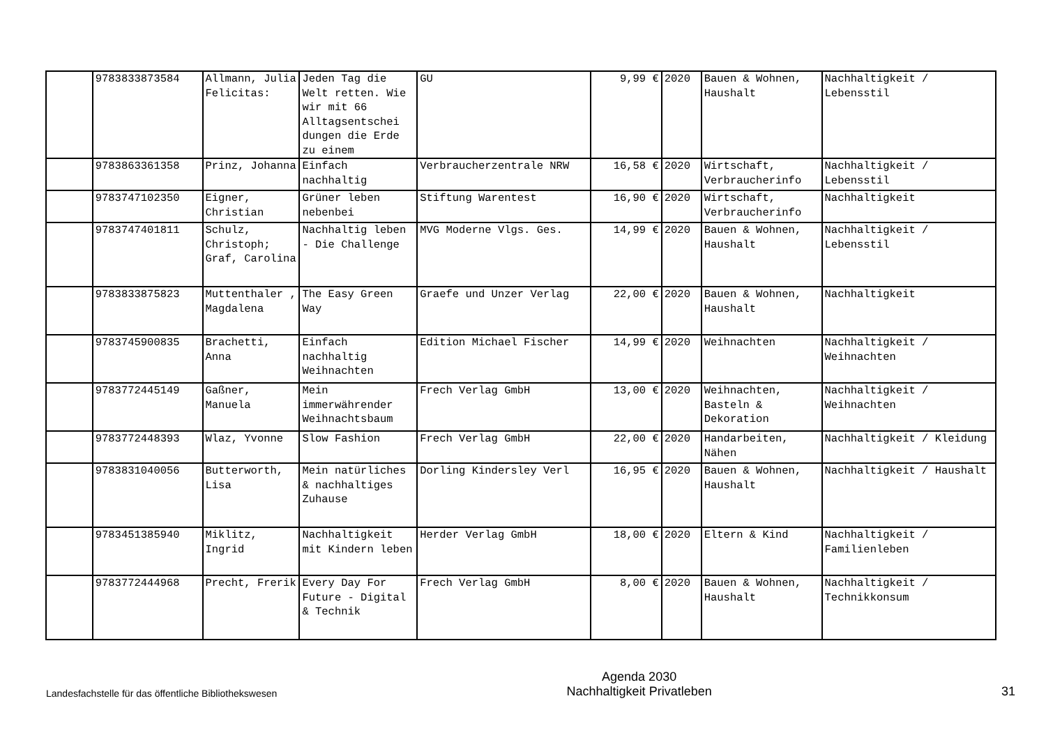| | 9783833873584 | Allmann, Julia Felicitas: | Jeden Tag die Welt retten. Wie wir mit 66 Alltagsentschei dungen die Erde zu einem | GU | 9,99 € | 2020 | Bauen & Wohnen, Haushalt | Nachhaltigkeit / Lebensstil |
| | 9783863361358 | Prinz, Johanna | Einfach nachhaltig | Verbraucherzentrale NRW | 16,58 € | 2020 | Wirtschaft, Verbraucherinfo | Nachhaltigkeit / Lebensstil |
| | 9783747102350 | Eigner, Christian | Grüner leben nebenbei | Stiftung Warentest | 16,90 € | 2020 | Wirtschaft, Verbraucherinfo | Nachhaltigkeit |
| | 9783747401811 | Schulz, Christoph; Graf, Carolina | Nachhaltig leben - Die Challenge | MVG Moderne Vlgs. Ges. | 14,99 € | 2020 | Bauen & Wohnen, Haushalt | Nachhaltigkeit / Lebensstil |
| | 9783833875823 | Muttenthaler , Magdalena | The Easy Green Way | Graefe und Unzer Verlag | 22,00 € | 2020 | Bauen & Wohnen, Haushalt | Nachhaltigkeit |
| | 9783745900835 | Brachetti, Anna | Einfach nachhaltig Weihnachten | Edition Michael Fischer | 14,99 € | 2020 | Weihnachten | Nachhaltigkeit / Weihnachten |
| | 9783772445149 | Gaßner, Manuela | Mein immerwährender Weihnachtsbaum | Frech Verlag GmbH | 13,00 € | 2020 | Weihnachten, Basteln & Dekoration | Nachhaltigkeit / Weihnachten |
| | 9783772448393 | Wlaz, Yvonne | Slow Fashion | Frech Verlag GmbH | 22,00 € | 2020 | Handarbeiten, Nähen | Nachhaltigkeit / Kleidung |
| | 9783831040056 | Butterworth, Lisa | Mein natürliches & nachhaltiges Zuhause | Dorling Kindersley Verl | 16,95 € | 2020 | Bauen & Wohnen, Haushalt | Nachhaltigkeit / Haushalt |
| | 9783451385940 | Miklitz, Ingrid | Nachhaltigkeit mit Kindern leben | Herder Verlag GmbH | 18,00 € | 2020 | Eltern & Kind | Nachhaltigkeit / Familienleben |
| | 9783772444968 | Precht, Frerik | Every Day For Future - Digital & Technik | Frech Verlag GmbH | 8,00 € | 2020 | Bauen & Wohnen, Haushalt | Nachhaltigkeit / Technikkonsum |
Landesfachstelle für das öffentliche Bibliothekswesen
Agenda 2030
Nachhaltigkeit Privatleben
31